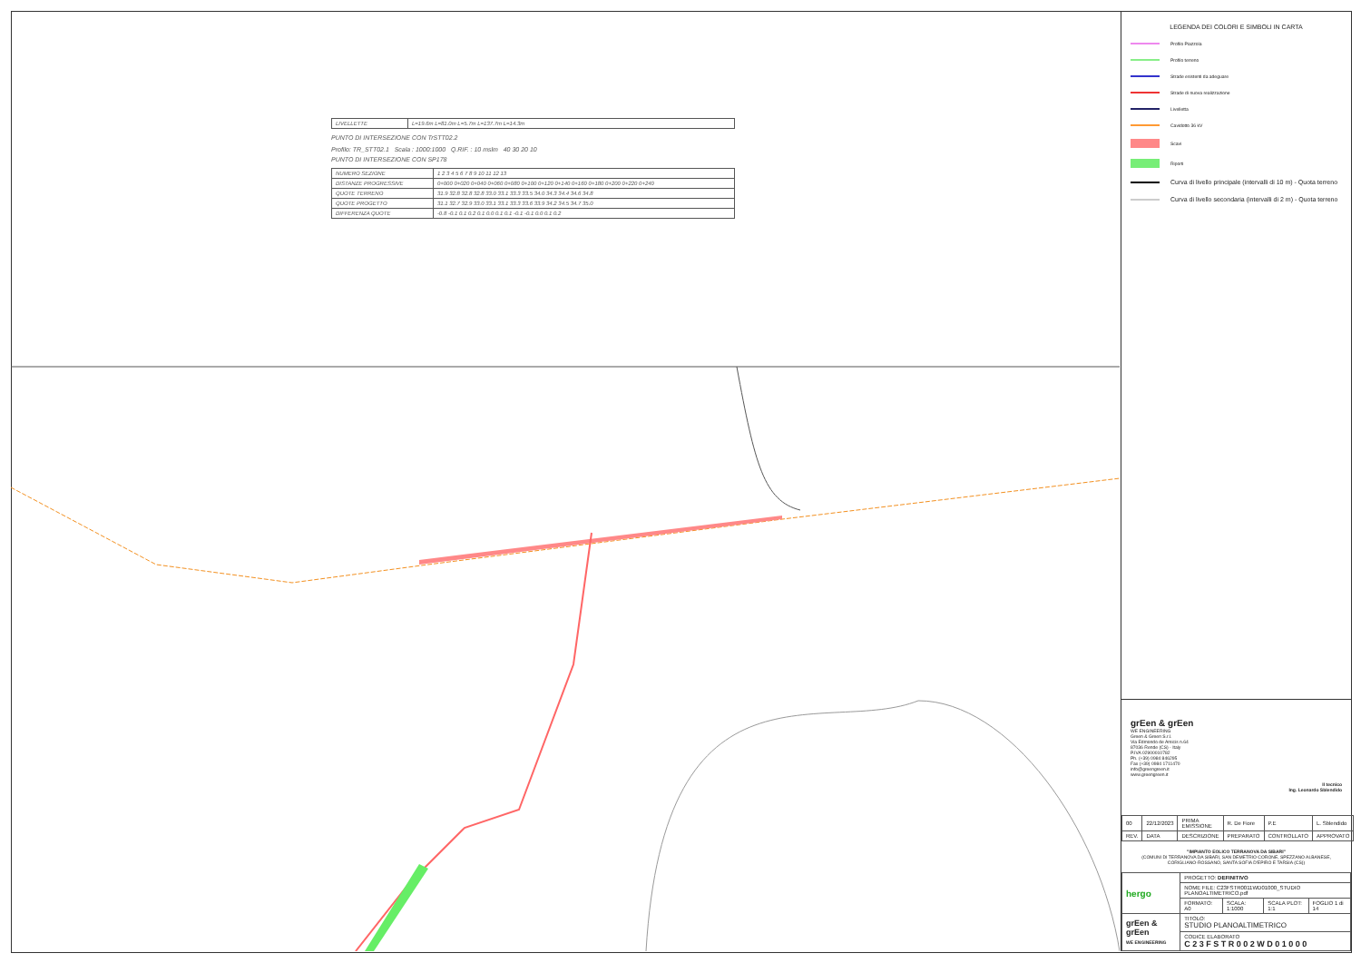| LIVELLETTE | L=19.6m L=81.0m L=5.7m L=137.7m L=14.3m |
PUNTO DI INTERSEZIONE CON TrSTT02.2
Profilo: TR_STT02.1 Scala : 1000:1000 Q.RIF. : 10 mslm 40 30 20 10
PUNTO DI INTERSEZIONE CON SP178
| NUMERO SEZIONE | 1 2 3 4 5 6 7 8 9 10 11 12 13 |
| DISTANZE PROGRESSIVE | 0+000 0+020 0+040 0+060 0+080 0+100 0+120 0+140 0+160 0+180 0+200 0+220 0+240 |
| QUOTE TERRENO | 31.9 32.8 32.8 32.8 33.0 33.1 33.3 33.5 34.0 34.3 34.4 34.6 34.8 |
| QUOTE PROGETTO | 31.1 32.7 32.9 33.0 33.1 33.1 33.3 33.6 33.9 34.2 34.5 34.7 35.0 |
| DIFFERENZA QUOTE | -0.8 -0.1 0.1 0.2 0.1 0.0 0.1 0.1 -0.1 -0.1 0.0 0.1 0.2 |
LEGENDA DEI COLORI E SIMBOLI IN CARTA
Profilo Piazzola
Profilo terreno
Strade esistenti da adeguare
Strade di nuova realizzazione
Livelletta
Cavidotto 36 kV
Scavi
Riporti
Curva di livello principale (intervalli di 10 m) - Quota terreno
Curva di livello secondaria (intervalli di 2 m) - Quota terreno
grEen & grEen
WE ENGINEERING
Green & Green S.r.l.
Via Edmondo de Amicis n.64
87036 Rende (CS) - Italy
P.IVA 02900010782
Ph. (+39) 0984 846295
Fax (+39) 0984 1711470
info@greengreen.it
www.greengreen.it
Il tecnico
Ing. Leonardo Sblendido
| 00 | 22/12/2023 | PRIMA EMISSIONE | R. De Fiore | P.E | L. Sblendido |
| REV. | DATA | DESCRIZIONE | PREPARATO | CONTROLLATO | APPROVATO |
"IMPIANTO EOLICO TERRANOVA DA SIBARI"
(COMUNI DI TERRANOVA DA SIBARI, SAN DEMETRIO CORONE, SPEZZANO ALBANESE, CORIGLIANO-ROSSANO, SANTA SOFIA D'EPIRO E TARSIA (CS))
| hergo | PROGETTO: DEFINITIVO | | | |
| | NOME FILE: C23FSTR0011WD01000_STUDIO PLANOALTIMETRICO.pdf | | | |
| | FORMATO: A0 | SCALA: 1:1000 | SCALA PLOT: 1:1 | FOGLIO 1 di 14 |
| grEen & grEen WE ENGINEERING | TITOLO: STUDIO PLANOALTIMETRICO | | | |
| | CODICE ELABORATO C 2 3 F S T R 0 0 2 W D 0 1 0 0 0 | | | |